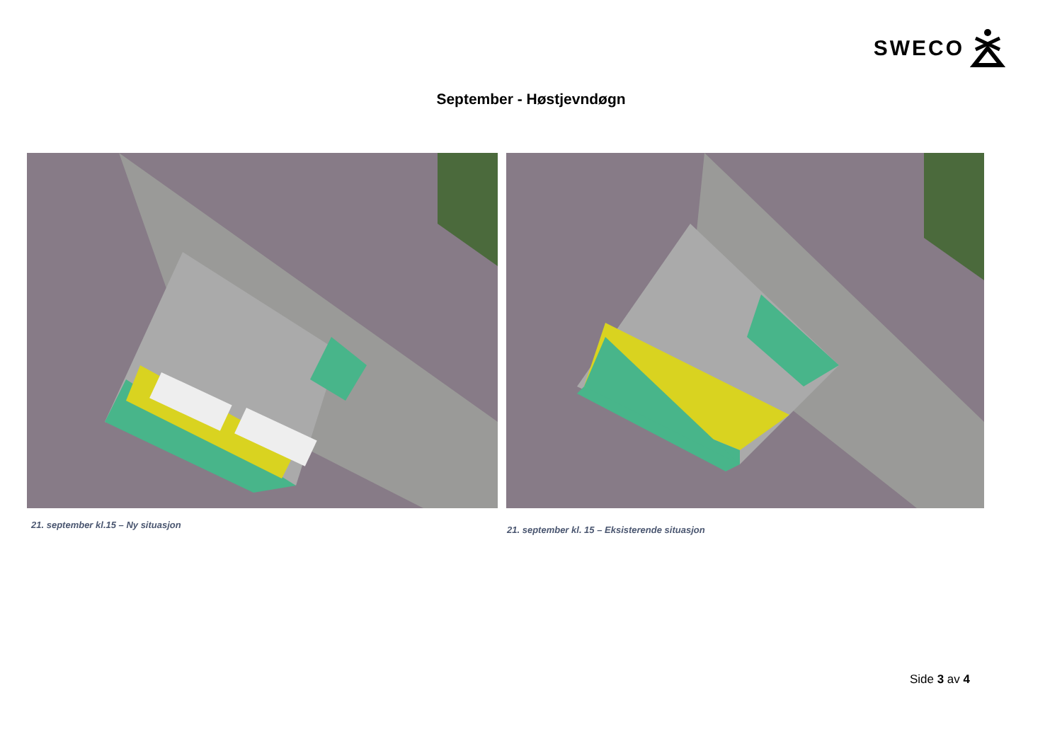SWECO
September - Høstjevndøgn
21. september kl.15 – Ny situasjon
21. september kl. 15 – Eksisterende situasjon
Side 3 av 4